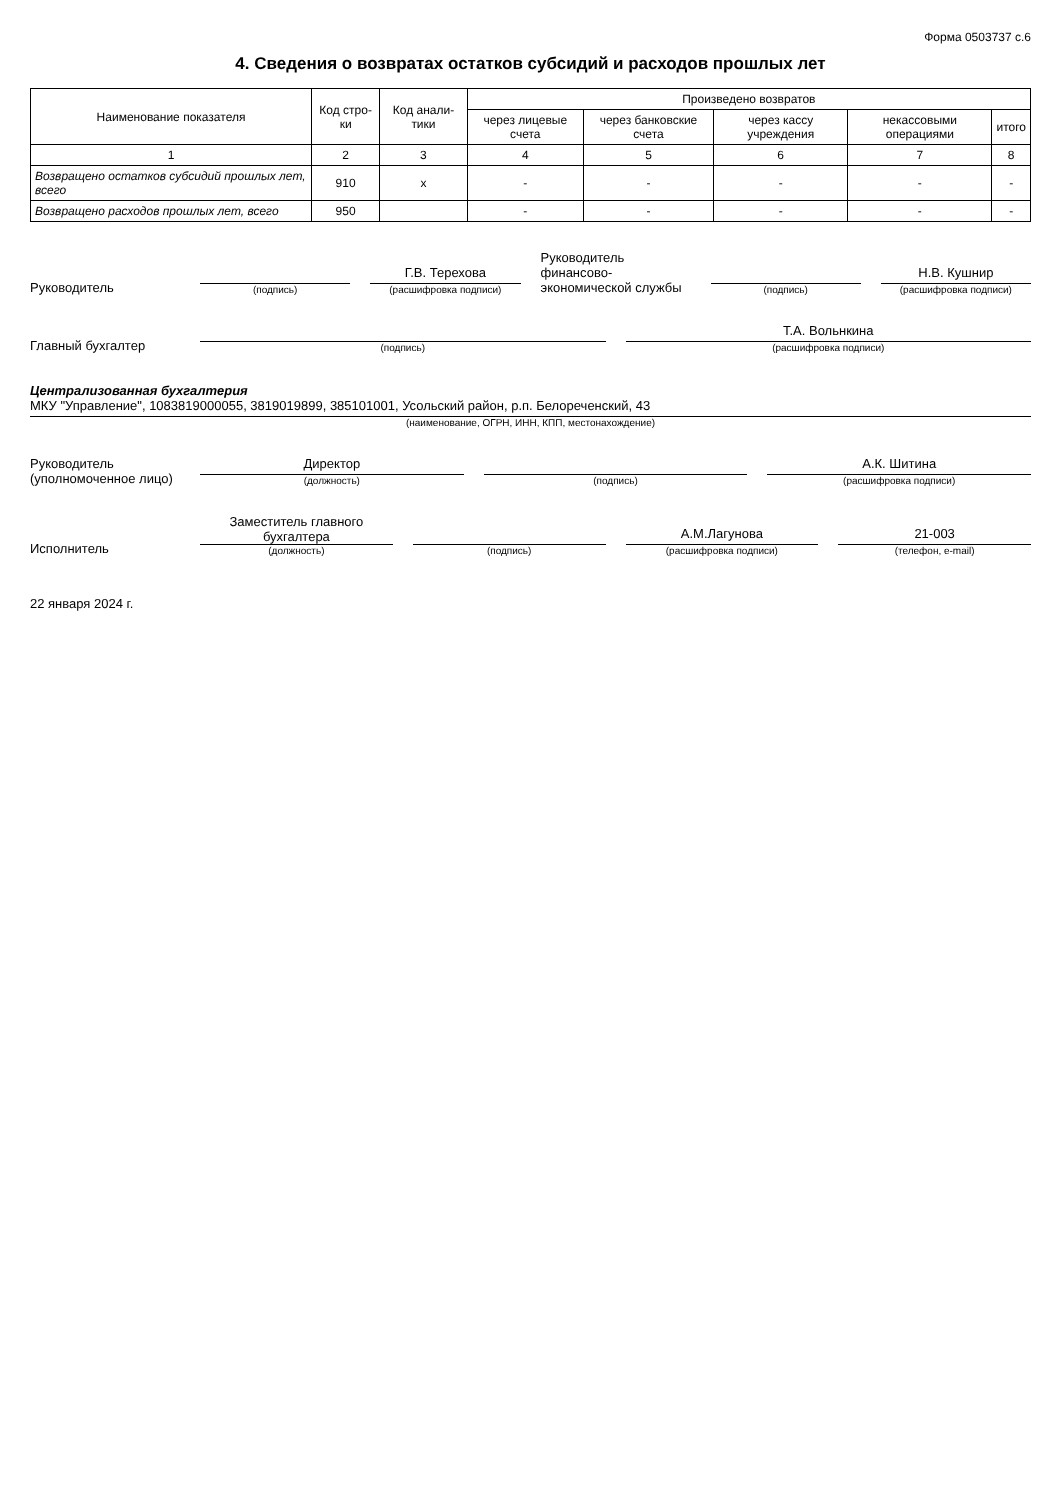Форма 0503737 с.6
4. Сведения о возвратах остатков субсидий и расходов прошлых лет
| Наименование показателя | Код стро-ки | Код анали-тики | Произведено возвратов | | | | |
| --- | --- | --- | --- | --- | --- | --- | --- |
| | | | через лицевые счета | через банковские счета | через кассу учреждения | некассовыми операциями | итого |
| 1 | 2 | 3 | 4 | 5 | 6 | 7 | 8 |
| Возвращено остатков субсидий прошлых лет, всего | 910 | х | - | - | - | - | - |
| Возвращено расходов прошлых лет, всего | 950 | | - | - | - | - | - |
Руководитель
(подпись)
Г.В. Терехова
(расшифровка подписи)
Руководитель финансово-экономической службы
(подпись)
Н.В. Кушнир
(расшифровка подписи)
Главный бухгалтер
(подпись)
Т.А. Вольнкина
(расшифровка подписи)
Централизованная бухгалтерия
МКУ "Управление", 1083819000055, 3819019899, 385101001, Усольский район, р.п. Белореченский, 43
(наименование, ОГРН, ИНН, КПП, местонахождение)
Руководитель (уполномоченное лицо)
Директор
(должность)
(подпись)
А.К. Шитина
(расшифровка подписи)
Исполнитель
Заместитель главного бухгалтера
(должность)
(подпись)
А.М.Лагунова
(расшифровка подписи)
21-003
(телефон, e-mail)
22 января 2024 г.